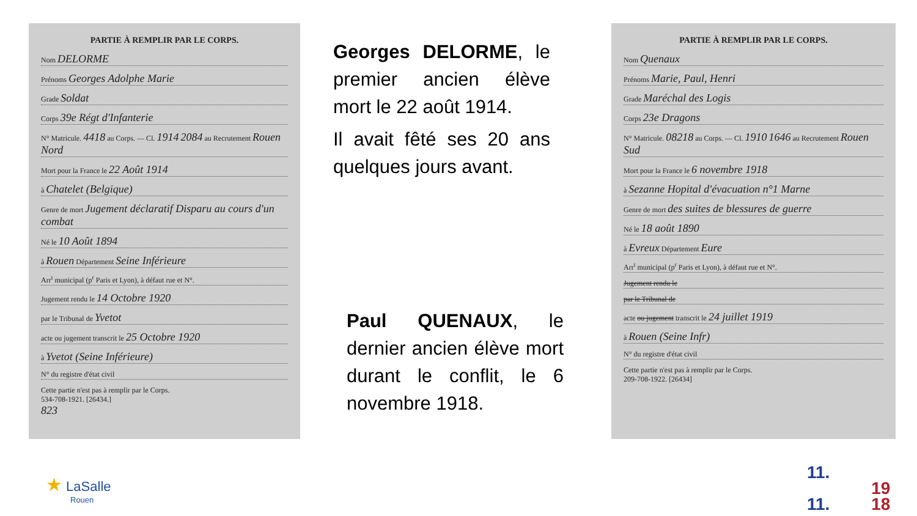PARTIE À REMPLIR PAR LE CORPS.
Nom DELORME
Prénoms Georges Adolphe Marie
Grade Soldat
Corps 39e Régt d'Infanterie
N° Matricule. 4418 au Corps. — Cl. 1914 2084 au Recrutement Rouen Nord
Mort pour la France le 22 Août 1914
à Chatelet (Belgique)
Genre de mort Jugement déclaratif Disparu au cours d'un combat
Né le 10 Août 1894
à Rouen Département Seine Inférieure
Arr<sup>t</sup> municipal (p<sup>r</sup> Paris et Lyon), à défaut rue et N°.
Jugement rendu le 14 Octobre 1920
par le Tribunal de Yvetot
acte ou jugement transcrit le 25 Octobre 1920
à Yvetot (Seine Inférieure)
N° du registre d'état civil
Cette partie n'est pas à remplir par le Corps.
534-708-1921. [26434.]
823
Georges DELORME, le premier ancien élève mort le 22 août 1914.
Il avait fêté ses 20 ans quelques jours avant.
Paul QUENAUX, le dernier ancien élève mort durant le conflit, le 6 novembre 1918.
PARTIE À REMPLIR PAR LE CORPS.
Nom Quenaux
Prénoms Marie, Paul, Henri
Grade Maréchal des Logis
Corps 23e Dragons
N° Matricule. 08218 au Corps. — Cl. 1910 1646 au Recrutement Rouen Sud
Mort pour la France le 6 novembre 1918
à Sezanne Hopital d'évacuation n°1 Marne
Genre de mort des suites de blessures de guerre
Né le 18 août 1890
à Evreux Département Eure
Arr<sup>t</sup> municipal (p<sup>r</sup> Paris et Lyon), à défaut rue et N°.
Jugement rendu le
par le Tribunal de
acte ou jugement transcrit le 24 juillet 1919
à Rouen (Seine Infr)
N° du registre d'état civil
Cette partie n'est pas à remplir par le Corps.
209-708-1922. [26434]
★ LaSalle
Rouen
11.
11. 19
18